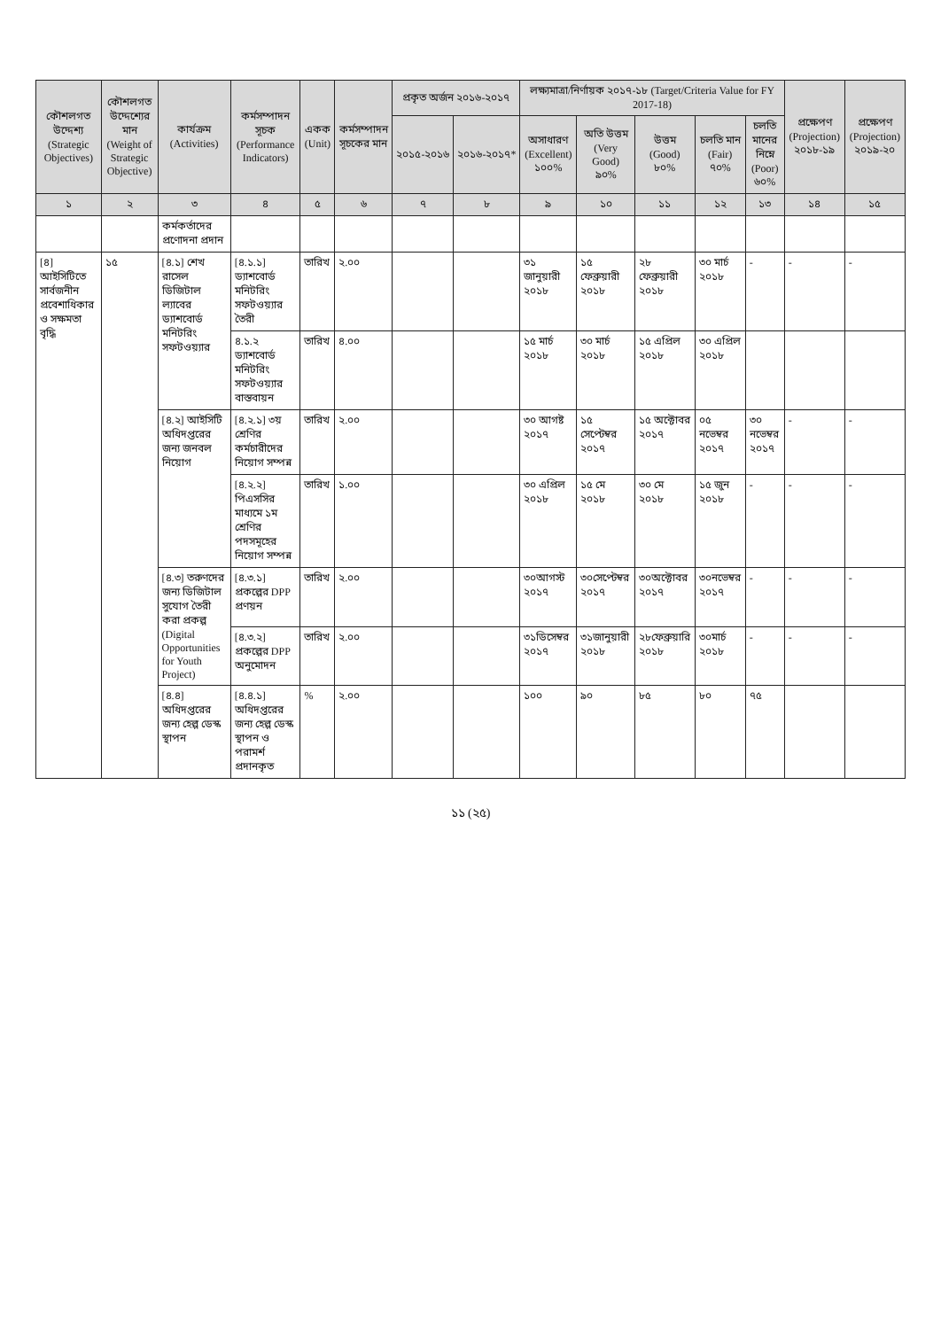| কৌশলগত উদ্দেশ্য (Strategic Objectives) | কৌশলগত উদ্দেশ্যের মান (Weight of Strategic Objective) | কার্যক্রম (Activities) | কর্মসম্পাদন সূচক (Performance Indicators) | একক (Unit) | কর্মসম্পাদন সূচকের মান | প্রকৃত অর্জন ২০১৬-২০১৭ | | লক্ষ্যমাত্রা/নির্ণায়ক ২০১৭-১৮ (Target/Criteria Value for FY 2017-18) | | | | | প্রক্ষেপণ (Projection) ২০১৮-১৯ | প্রক্ষেপণ (Projection) ২০১৯-২০ |
| --- | --- | --- | --- | --- | --- | --- | --- | --- | --- | --- | --- | --- | --- | --- |
| | | | | | | ২০১৫-২০১৬ | ২০১৬-২০১৭* | অসাধারণ (Excellent) ১০০% | অতি উত্তম (Very Good) ৯০% | উত্তম (Good) ৮০% | চলতি মান (Fair) ৭০% | চলতি মানের নিম্নে (Poor) ৬০% | | |
| ১ | ২ | ৩ | ৪ | ৫ | ৬ | ৭ | ৮ | ৯ | ১০ | ১১ | ১২ | ১৩ | ১৪ | ১৫ |
| | | কর্মকর্তাদের প্রণোদনা প্রদান | | | | | | | | | | | | |
| [৪] আইসিটিতে সার্বজনীন প্রবেশাধিকার ও সক্ষমতা বৃদ্ধি | ১৫ | [৪.১] শেখ রাসেল ডিজিটাল ল্যাবের ড্যাশবোর্ড মনিটরিং সফটওয়্যার | [৪.১.১] ড্যাশবোর্ড মনিটরিং সফটওয়্যার তৈরী | তারিখ | ২.০০ | | | ৩১ জানুয়ারী ২০১৮ | ১৫ ফেব্রুয়ারী ২০১৮ | ২৮ ফেব্রুয়ারী ২০১৮ | ৩০ মার্চ ২০১৮ | - | - | - |
| | | | ৪.১.২ ড্যাশবোর্ড মনিটরিং সফটওয়্যার বাস্তবায়ন | তারিখ | ৪.০০ | | | ১৫ মার্চ ২০১৮ | ৩০ মার্চ ২০১৮ | ১৫ এপ্রিল ২০১৮ | ৩০ এপ্রিল ২০১৮ | | | |
| | | [৪.২] আইসিটি অধিদপ্তরের জন্য জনবল নিয়োগ | [৪.২.১] ৩য় শ্রেণির কর্মচারীদের নিয়োগ সম্পন্ন | তারিখ | ২.০০ | | | ৩০ আগষ্ট ২০১৭ | ১৫ সেপ্টেম্বর ২০১৭ | ১৫ অক্টোবর ২০১৭ | ০৫ নভেম্বর ২০১৭ | ৩০ নভেম্বর ২০১৭ | - | - |
| | | | [৪.২.২] পিএসসির মাধ্যমে ১ম শ্রেণির পদসমূহের নিয়োগ সম্পন্ন | তারিখ | ১.০০ | | | ৩০ এপ্রিল ২০১৮ | ১৫ মে ২০১৮ | ৩০ মে ২০১৮ | ১৫ জুন ২০১৮ | - | - | - |
| | | [৪.৩] তরুণদের জন্য ডিজিটাল সুযোগ তৈরী করা প্রকল্প (Digital Opportunities for Youth Project) | [৪.৩.১] প্রকল্পের DPP প্রণয়ন | তারিখ | ২.০০ | | | ৩০আগস্ট ২০১৭ | ৩০সেপ্টেম্বর ২০১৭ | ৩০অক্টোবর ২০১৭ | ৩০নভেম্বর ২০১৭ | - | - | - |
| | | | [৪.৩.২] প্রকল্পের DPP অনুমোদন | তারিখ | ২.০০ | | | ৩১ডিসেম্বর ২০১৭ | ৩১জানুয়ারী ২০১৮ | ২৮ফেব্রুয়ারি ২০১৮ | ৩০মার্চ ২০১৮ | - | - | - |
| | | [৪.৪] অধিদপ্তরের জন্য হেল্প ডেস্ক স্থাপন | [৪.৪.১] অধিদপ্তরের জন্য হেল্প ডেস্ক স্থাপন ও পরামর্শ প্রদানকৃত | % | ২.০০ | | | ১০০ | ৯০ | ৮৫ | ৮০ | ৭৫ | | |
১১ (২৫)